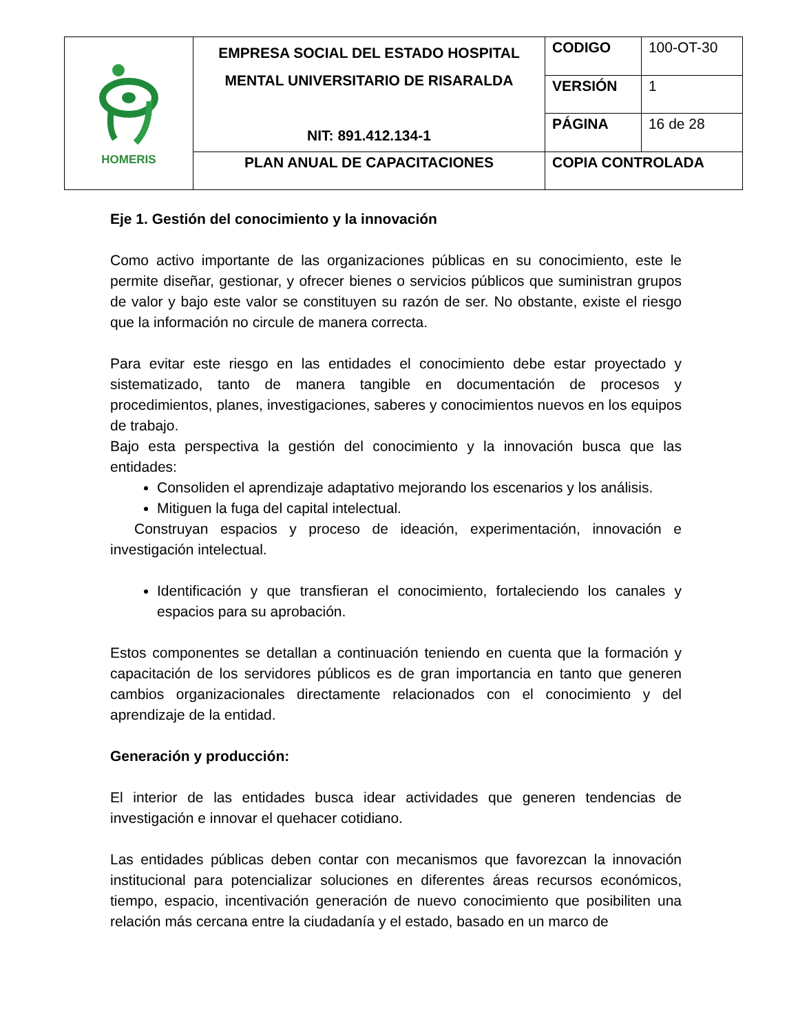| HOMERIS | EMPRESA SOCIAL DEL ESTADO HOSPITAL MENTAL UNIVERSITARIO DE RISARALDA NIT: 891.412.134-1 | CODIGO | 100-OT-30 |
| | | VERSIÓN | 1 |
| | | PÁGINA | 16 de 28 |
| | PLAN ANUAL DE CAPACITACIONES | COPIA CONTROLADA | |
Eje 1. Gestión del conocimiento y la innovación
Como activo importante de las organizaciones públicas en su conocimiento, este le permite diseñar, gestionar, y ofrecer bienes o servicios públicos que suministran grupos de valor y bajo este valor se constituyen su razón de ser. No obstante, existe el riesgo que la información no circule de manera correcta.
Para evitar este riesgo en las entidades el conocimiento debe estar proyectado y sistematizado, tanto de manera tangible en documentación de procesos y procedimientos, planes, investigaciones, saberes y conocimientos nuevos en los equipos de trabajo.
Bajo esta perspectiva la gestión del conocimiento y la innovación busca que las entidades:
Consoliden el aprendizaje adaptativo mejorando los escenarios y los análisis.
Mitiguen la fuga del capital intelectual.
Construyan espacios y proceso de ideación, experimentación, innovación e investigación intelectual.
Identificación y que transfieran el conocimiento, fortaleciendo los canales y espacios para su aprobación.
Estos componentes se detallan a continuación teniendo en cuenta que la formación y capacitación de los servidores públicos es de gran importancia en tanto que generen cambios organizacionales directamente relacionados con el conocimiento y del aprendizaje de la entidad.
Generación y producción:
El interior de las entidades busca idear actividades que generen tendencias de investigación e innovar el quehacer cotidiano.
Las entidades públicas deben contar con mecanismos que favorezcan la innovación institucional para potencializar soluciones en diferentes áreas recursos económicos, tiempo, espacio, incentivación generación de nuevo conocimiento que posibiliten una relación más cercana entre la ciudadanía y el estado, basado en un marco de